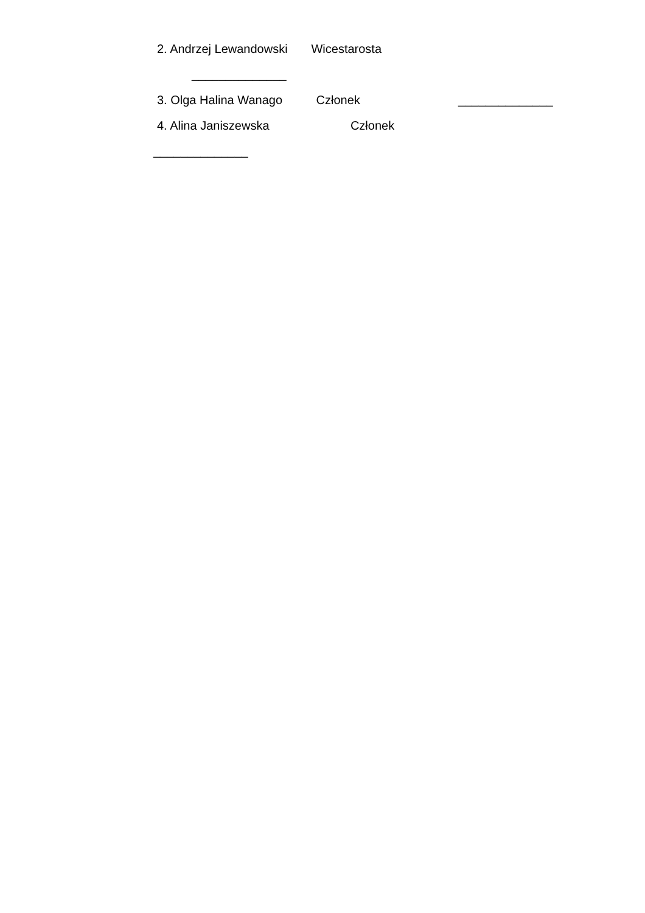2. Andrzej Lewandowski Wicestarosta
______________
3. Olga Halina Wanago Członek ______________
4. Alina Janiszewska Członek
______________